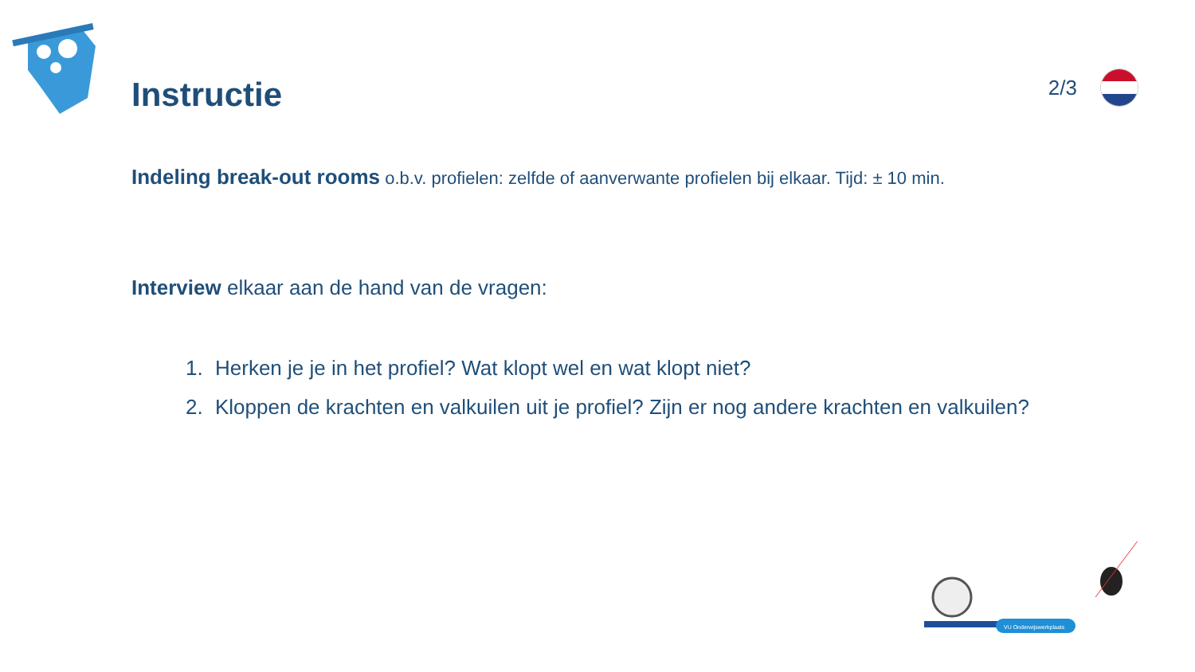Instructie
2/3
Indeling break-out rooms o.b.v. profielen: zelfde of aanverwante profielen bij elkaar. Tijd: ± 10 min.
Interview elkaar aan de hand van de vragen:
1. Herken je je in het profiel? Wat klopt wel en wat klopt niet?
2. Kloppen de krachten en valkuilen uit je profiel? Zijn er nog andere krachten en valkuilen?
VU Onderwijswerkplaats